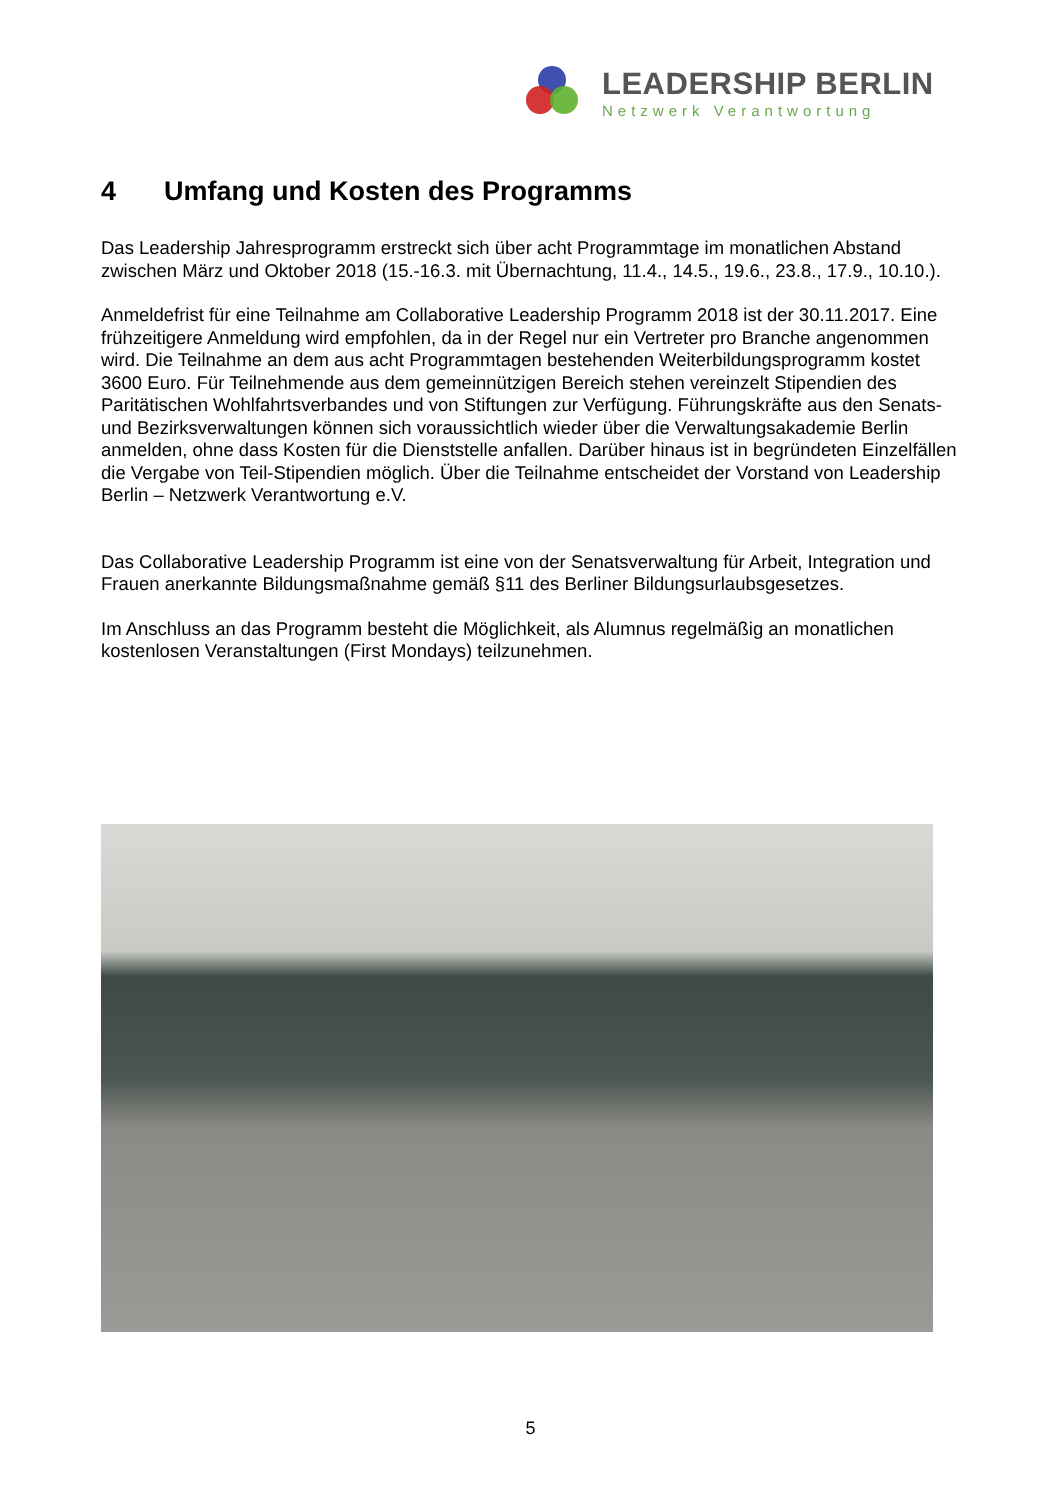LEADERSHIP BERLIN
Netzwerk Verantwortung
4 Umfang und Kosten des Programms
Das Leadership Jahresprogramm erstreckt sich über acht Programmtage im monatlichen Abstand zwischen März und Oktober 2018 (15.-16.3. mit Übernachtung, 11.4., 14.5., 19.6., 23.8., 17.9., 10.10.).
Anmeldefrist für eine Teilnahme am Collaborative Leadership Programm 2018 ist der 30.11.2017. Eine frühzeitigere Anmeldung wird empfohlen, da in der Regel nur ein Vertreter pro Branche angenommen wird. Die Teilnahme an dem aus acht Programmtagen bestehenden Weiterbildungsprogramm kostet 3600 Euro. Für Teilnehmende aus dem gemeinnützigen Bereich stehen vereinzelt Stipendien des Paritätischen Wohlfahrtsverbandes und von Stiftungen zur Verfügung. Führungskräfte aus den Senats- und Bezirksverwaltungen können sich voraussichtlich wieder über die Verwaltungsakademie Berlin anmelden, ohne dass Kosten für die Dienststelle anfallen. Darüber hinaus ist in begründeten Einzelfällen die Vergabe von Teil-Stipendien möglich. Über die Teilnahme entscheidet der Vorstand von Leadership Berlin – Netzwerk Verantwortung e.V.
Das Collaborative Leadership Programm ist eine von der Senatsverwaltung für Arbeit, Integration und Frauen anerkannte Bildungsmaßnahme gemäß §11 des Berliner Bildungsurlaubsgesetzes.
Im Anschluss an das Programm besteht die Möglichkeit, als Alumnus regelmäßig an monatlichen kostenlosen Veranstaltungen (First Mondays) teilzunehmen.
5